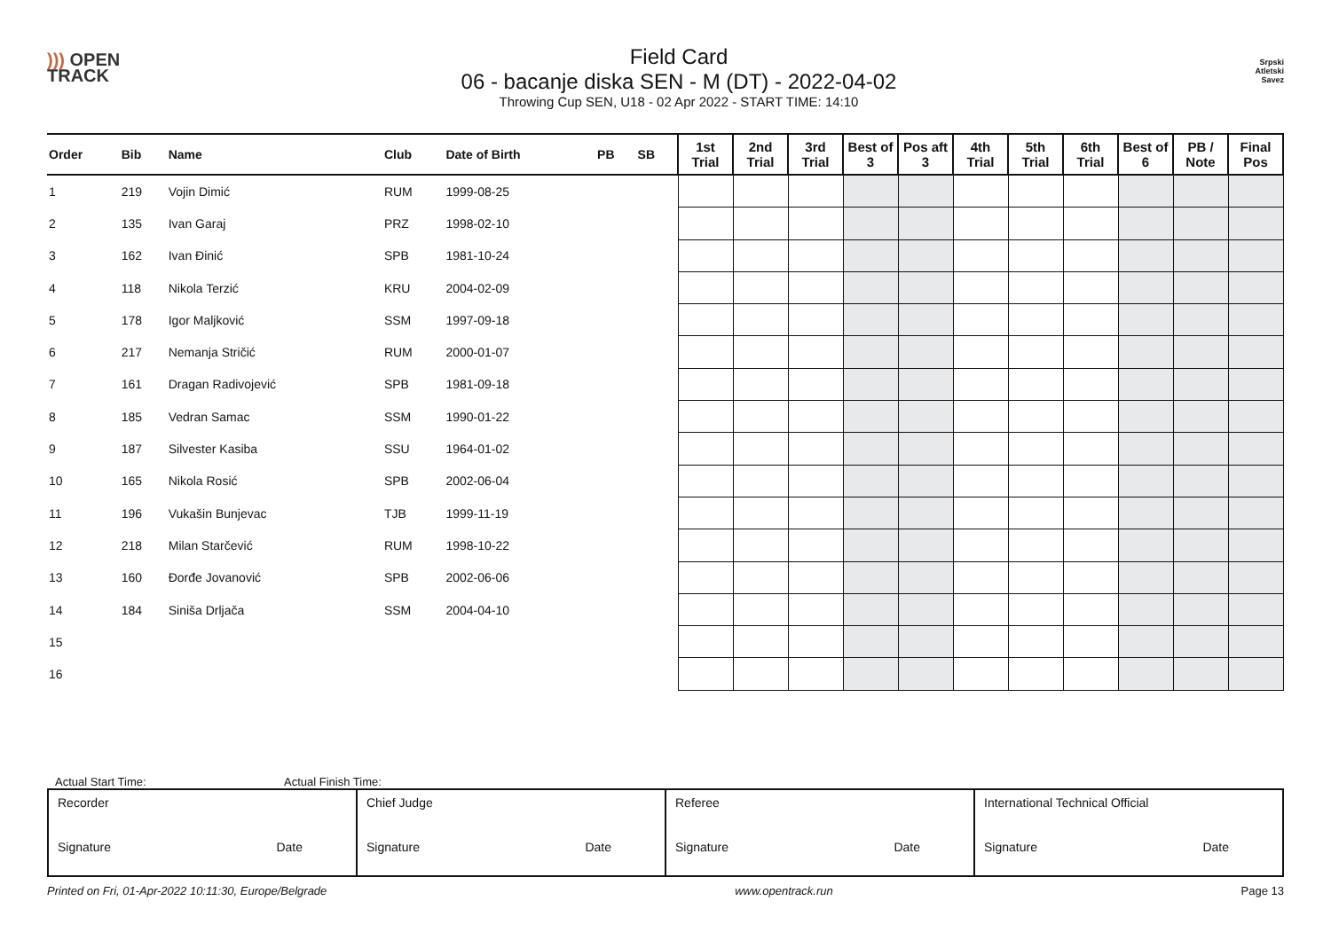))) OPEN
TRACK
Field Card
06 - bacanje diska SEN - M (DT) - 2022-04-02
Throwing Cup SEN, U18 - 02 Apr 2022 - START TIME: 14:10
Srpski
Atletski
Savez
| Order | Bib | Name | Club | Date of Birth | PB | SB | 1st Trial | 2nd Trial | 3rd Trial | Best of 3 | Pos aft 3 | 4th Trial | 5th Trial | 6th Trial | Best of 6 | PB / Note | Final Pos |
| --- | --- | --- | --- | --- | --- | --- | --- | --- | --- | --- | --- | --- | --- | --- | --- | --- | --- |
| 1 | 219 | Vojin Dimić | RUM | 1999-08-25 | | | | | | | | | | | | | |
| 2 | 135 | Ivan Garaj | PRZ | 1998-02-10 | | | | | | | | | | | | | |
| 3 | 162 | Ivan Đinić | SPB | 1981-10-24 | | | | | | | | | | | | | |
| 4 | 118 | Nikola Terzić | KRU | 2004-02-09 | | | | | | | | | | | | | |
| 5 | 178 | Igor Maljković | SSM | 1997-09-18 | | | | | | | | | | | | | |
| 6 | 217 | Nemanja Stričić | RUM | 2000-01-07 | | | | | | | | | | | | | |
| 7 | 161 | Dragan Radivojević | SPB | 1981-09-18 | | | | | | | | | | | | | |
| 8 | 185 | Vedran Samac | SSM | 1990-01-22 | | | | | | | | | | | | | |
| 9 | 187 | Silvester Kasiba | SSU | 1964-01-02 | | | | | | | | | | | | | |
| 10 | 165 | Nikola Rosić | SPB | 2002-06-04 | | | | | | | | | | | | | |
| 11 | 196 | Vukašin Bunjevac | TJB | 1999-11-19 | | | | | | | | | | | | | |
| 12 | 218 | Milan Starčević | RUM | 1998-10-22 | | | | | | | | | | | | | |
| 13 | 160 | Đorđe Jovanović | SPB | 2002-06-06 | | | | | | | | | | | | | |
| 14 | 184 | Siniša Drljača | SSM | 2004-04-10 | | | | | | | | | | | | | |
| 15 | | | | | | | | | | | | | | | | | |
| 16 | | | | | | | | | | | | | | | | | |
Actual Start Time: Actual Finish Time:
| Recorder Signature Date | Chief Judge Signature Date | Referee Signature Date | International Technical Official Signature Date |
Printed on Fri, 01-Apr-2022 10:11:30, Europe/Belgrade www.opentrack.run Page 13